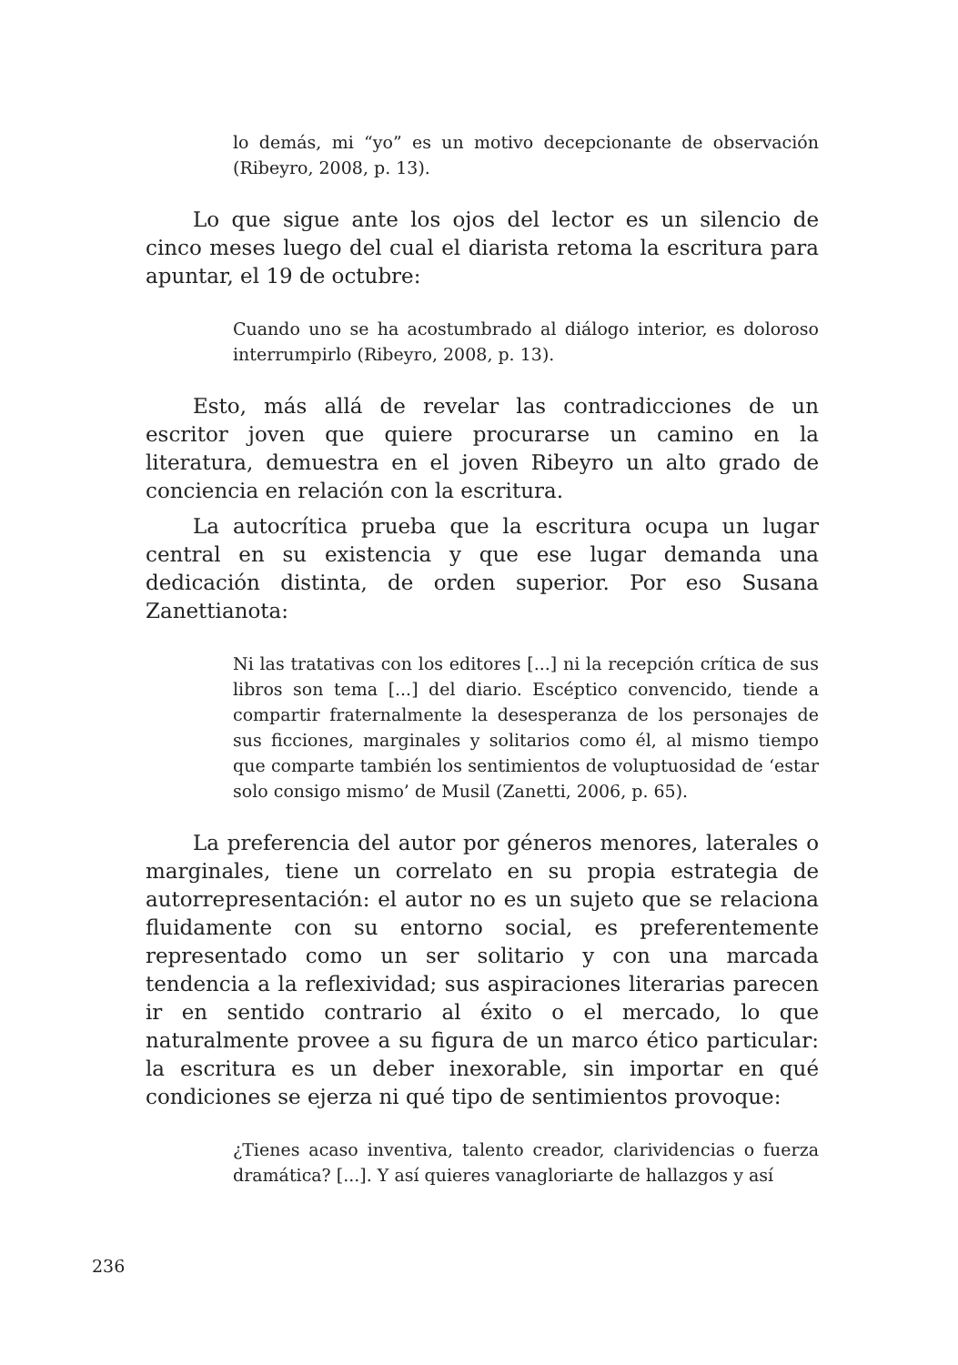lo demás, mi “yo” es un motivo decepcionante de observación (Ribeyro, 2008, p. 13).
Lo que sigue ante los ojos del lector es un silencio de cinco meses luego del cual el diarista retoma la escritura para apuntar, el 19 de octubre:
Cuando uno se ha acostumbrado al diálogo interior, es doloroso interrumpirlo (Ribeyro, 2008, p. 13).
Esto, más allá de revelar las contradicciones de un escritor joven que quiere procurarse un camino en la literatura, demuestra en el joven Ribeyro un alto grado de conciencia en relación con la escritura.
La autocrítica prueba que la escritura ocupa un lugar central en su existencia y que ese lugar demanda una dedicación distinta, de orden superior. Por eso Susana Zanettianota:
Ni las tratativas con los editores [...] ni la recepción crítica de sus libros son tema [...] del diario. Escéptico convencido, tiende a compartir fraternalmente la desesperanza de los personajes de sus ficciones, marginales y solitarios como él, al mismo tiempo que comparte también los sentimientos de voluptuosidad de ‘estar solo consigo mismo’ de Musil (Zanetti, 2006, p. 65).
La preferencia del autor por géneros menores, laterales o marginales, tiene un correlato en su propia estrategia de autorrepresentación: el autor no es un sujeto que se relaciona fluidamente con su entorno social, es preferentemente representado como un ser solitario y con una marcada tendencia a la reflexividad; sus aspiraciones literarias parecen ir en sentido contrario al éxito o el mercado, lo que naturalmente provee a su figura de un marco ético particular: la escritura es un deber inexorable, sin importar en qué condiciones se ejerza ni qué tipo de sentimientos provoque:
¿Tienes acaso inventiva, talento creador, clarividencias o fuerza dramática? [...]. Y así quieres vanagloriarte de hallazgos y así
236